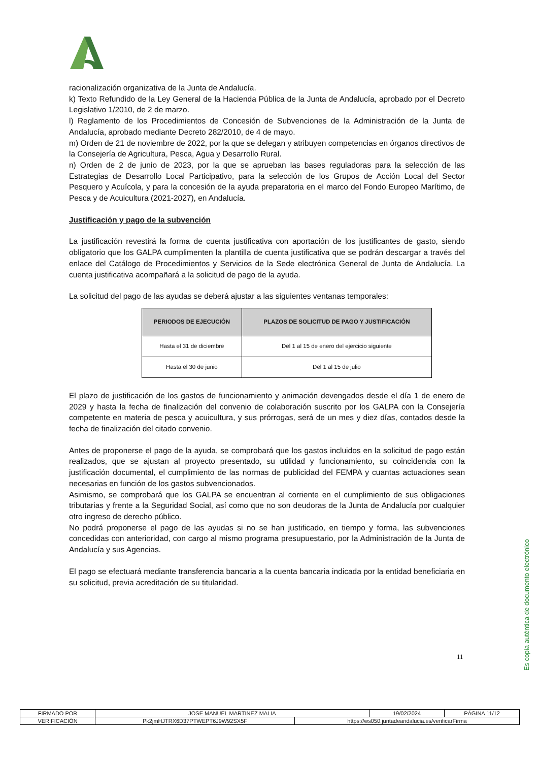racionalización organizativa de la Junta de Andalucía.
k) Texto Refundido de la Ley General de la Hacienda Pública de la Junta de Andalucía, aprobado por el Decreto Legislativo 1/2010, de 2 de marzo.
l) Reglamento de los Procedimientos de Concesión de Subvenciones de la Administración de la Junta de Andalucía, aprobado mediante Decreto 282/2010, de 4 de mayo.
m) Orden de 21 de noviembre de 2022, por la que se delegan y atribuyen competencias en órganos directivos de la Consejería de Agricultura, Pesca, Agua y Desarrollo Rural.
n) Orden de 2 de junio de 2023, por la que se aprueban las bases reguladoras para la selección de las Estrategias de Desarrollo Local Participativo, para la selección de los Grupos de Acción Local del Sector Pesquero y Acuícola, y para la concesión de la ayuda preparatoria en el marco del Fondo Europeo Marítimo, de Pesca y de Acuicultura (2021-2027), en Andalucía.
Justificación y pago de la subvención
La justificación revestirá la forma de cuenta justificativa con aportación de los justificantes de gasto, siendo obligatorio que los GALPA cumplimenten la plantilla de cuenta justificativa que se podrán descargar a través del enlace del Catálogo de Procedimientos y Servicios de la Sede electrónica General de Junta de Andalucía. La cuenta justificativa acompañará a la solicitud de pago de la ayuda.
La solicitud del pago de las ayudas se deberá ajustar a las siguientes ventanas temporales:
| PERIODOS DE EJECUCIÓN | PLAZOS DE SOLICITUD DE PAGO Y JUSTIFICACIÓN |
| --- | --- |
| Hasta el 31 de diciembre | Del 1 al 15 de enero del ejercicio siguiente |
| Hasta el 30 de junio | Del 1 al 15 de julio |
El plazo de justificación de los gastos de funcionamiento y animación devengados desde el día 1 de enero de 2029 y hasta la fecha de finalización del convenio de colaboración suscrito por los GALPA con la Consejería competente en materia de pesca y acuicultura, y sus prórrogas, será de un mes y diez días, contados desde la fecha de finalización del citado convenio.
Antes de proponerse el pago de la ayuda, se comprobará que los gastos incluidos en la solicitud de pago están realizados, que se ajustan al proyecto presentado, su utilidad y funcionamiento, su coincidencia con la justificación documental, el cumplimiento de las normas de publicidad del FEMPA y cuantas actuaciones sean necesarias en función de los gastos subvencionados.
Asimismo, se comprobará que los GALPA se encuentran al corriente en el cumplimiento de sus obligaciones tributarias y frente a la Seguridad Social, así como que no son deudoras de la Junta de Andalucía por cualquier otro ingreso de derecho público.
No podrá proponerse el pago de las ayudas si no se han justificado, en tiempo y forma, las subvenciones concedidas con anterioridad, con cargo al mismo programa presupuestario, por la Administración de la Junta de Andalucía y sus Agencias.
El pago se efectuará mediante transferencia bancaria a la cuenta bancaria indicada por la entidad beneficiaria en su solicitud, previa acreditación de su titularidad.
11
Es copia auténtica de documento electrónico
| FIRMADO POR | JOSE MANUEL MARTINEZ MALIA | | 19/02/2024 | PÁGINA 11/12 |
| VERIFICACIÓN | Pk2jmHJTRX6D37PTWEPT6J9W92SX5F | https://ws050.juntadeandalucia.es/verificarFirma | | |